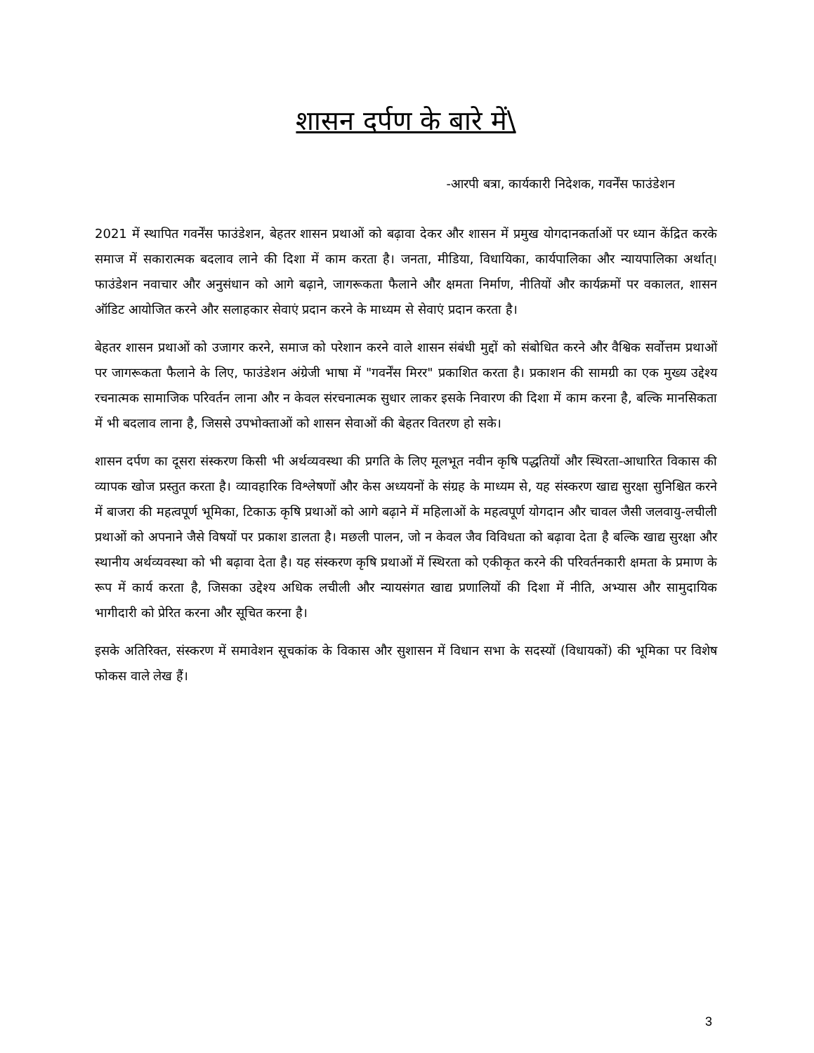शासन दर्पण के बारे में\
-आरपी बत्रा, कार्यकारी निदेशक, गवर्नेंस फाउंडेशन
2021 में स्थापित गवर्नेंस फाउंडेशन, बेहतर शासन प्रथाओं को बढ़ावा देकर और शासन में प्रमुख योगदानकर्ताओं पर ध्यान केंद्रित करके समाज में सकारात्मक बदलाव लाने की दिशा में काम करता है। जनता, मीडिया, विधायिका, कार्यपालिका और न्यायपालिका अर्थात्। फाउंडेशन नवाचार और अनुसंधान को आगे बढ़ाने, जागरूकता फैलाने और क्षमता निर्माण, नीतियों और कार्यक्रमों पर वकालत, शासन ऑडिट आयोजित करने और सलाहकार सेवाएं प्रदान करने के माध्यम से सेवाएं प्रदान करता है।
बेहतर शासन प्रथाओं को उजागर करने, समाज को परेशान करने वाले शासन संबंधी मुद्दों को संबोधित करने और वैश्विक सर्वोत्तम प्रथाओं पर जागरूकता फैलाने के लिए, फाउंडेशन अंग्रेजी भाषा में "गवर्नेंस मिरर" प्रकाशित करता है। प्रकाशन की सामग्री का एक मुख्य उद्देश्य रचनात्मक सामाजिक परिवर्तन लाना और न केवल संरचनात्मक सुधार लाकर इसके निवारण की दिशा में काम करना है, बल्कि मानसिकता में भी बदलाव लाना है, जिससे उपभोक्ताओं को शासन सेवाओं की बेहतर वितरण हो सके।
शासन दर्पण का दूसरा संस्करण किसी भी अर्थव्यवस्था की प्रगति के लिए मूलभूत नवीन कृषि पद्धतियों और स्थिरता-आधारित विकास की व्यापक खोज प्रस्तुत करता है। व्यावहारिक विश्लेषणों और केस अध्ययनों के संग्रह के माध्यम से, यह संस्करण खाद्य सुरक्षा सुनिश्चित करने में बाजरा की महत्वपूर्ण भूमिका, टिकाऊ कृषि प्रथाओं को आगे बढ़ाने में महिलाओं के महत्वपूर्ण योगदान और चावल जैसी जलवायु-लचीली प्रथाओं को अपनाने जैसे विषयों पर प्रकाश डालता है। मछली पालन, जो न केवल जैव विविधता को बढ़ावा देता है बल्कि खाद्य सुरक्षा और स्थानीय अर्थव्यवस्था को भी बढ़ावा देता है। यह संस्करण कृषि प्रथाओं में स्थिरता को एकीकृत करने की परिवर्तनकारी क्षमता के प्रमाण के रूप में कार्य करता है, जिसका उद्देश्य अधिक लचीली और न्यायसंगत खाद्य प्रणालियों की दिशा में नीति, अभ्यास और सामुदायिक भागीदारी को प्रेरित करना और सूचित करना है।
इसके अतिरिक्त, संस्करण में समावेशन सूचकांक के विकास और सुशासन में विधान सभा के सदस्यों (विधायकों) की भूमिका पर विशेष फोकस वाले लेख हैं।
3